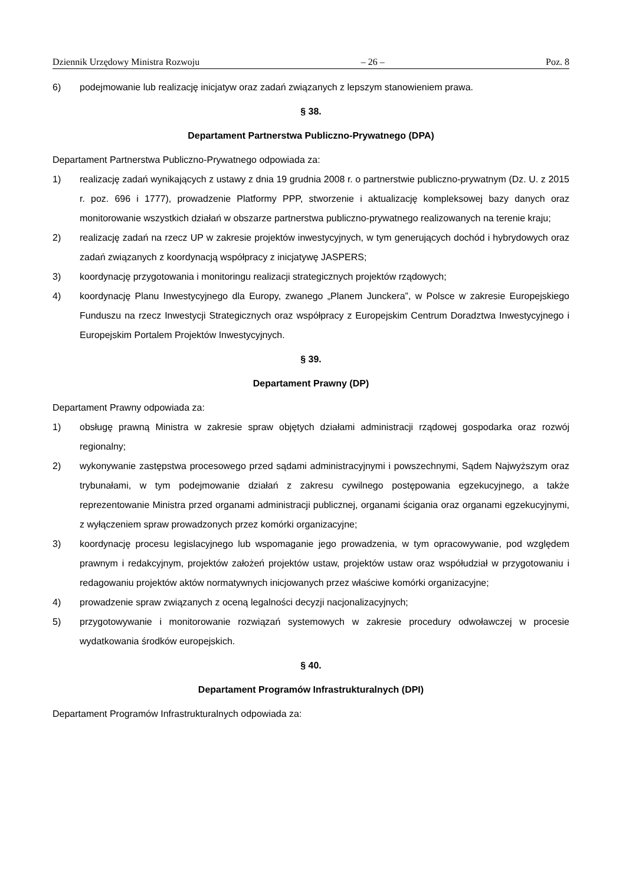Dziennik Urzędowy Ministra Rozwoju – 26 – Poz. 8
6) podejmowanie lub realizację inicjatyw oraz zadań związanych z lepszym stanowieniem prawa.
§ 38.
Departament Partnerstwa Publiczno-Prywatnego (DPA)
Departament Partnerstwa Publiczno-Prywatnego odpowiada za:
1) realizację zadań wynikających z ustawy z dnia 19 grudnia 2008 r. o partnerstwie publiczno-prywatnym (Dz. U. z 2015 r. poz. 696 i 1777), prowadzenie Platformy PPP, stworzenie i aktualizację kompleksowej bazy danych oraz monitorowanie wszystkich działań w obszarze partnerstwa publiczno-prywatnego realizowanych na terenie kraju;
2) realizację zadań na rzecz UP w zakresie projektów inwestycyjnych, w tym generujących dochód i hybrydowych oraz zadań związanych z koordynacją współpracy z inicjatywę JASPERS;
3) koordynację przygotowania i monitoringu realizacji strategicznych projektów rządowych;
4) koordynację Planu Inwestycyjnego dla Europy, zwanego „Planem Junckera”, w Polsce w zakresie Europejskiego Funduszu na rzecz Inwestycji Strategicznych oraz współpracy z Europejskim Centrum Doradztwa Inwestycyjnego i Europejskim Portalem Projektów Inwestycyjnych.
§ 39.
Departament Prawny (DP)
Departament Prawny odpowiada za:
1) obsługę prawną Ministra w zakresie spraw objętych działami administracji rządowej gospodarka oraz rozwój regionalny;
2) wykonywanie zastępstwa procesowego przed sądami administracyjnymi i powszechnymi, Sądem Najwyższym oraz trybunałami, w tym podejmowanie działań z zakresu cywilnego postępowania egzekucyjnego, a także reprezentowanie Ministra przed organami administracji publicznej, organami ścigania oraz organami egzekucyjnymi, z wyłączeniem spraw prowadzonych przez komórki organizacyjne;
3) koordynację procesu legislacyjnego lub wspomaganie jego prowadzenia, w tym opracowywanie, pod względem prawnym i redakcyjnym, projektów założeń projektów ustaw, projektów ustaw oraz współudział w przygotowaniu i redagowaniu projektów aktów normatywnych inicjowanych przez właściwe komórki organizacyjne;
4) prowadzenie spraw związanych z oceną legalności decyzji nacjonalizacyjnych;
5) przygotowywanie i monitorowanie rozwiązań systemowych w zakresie procedury odwoławczej w procesie wydatkowania środków europejskich.
§ 40.
Departament Programów Infrastrukturalnych (DPI)
Departament Programów Infrastrukturalnych odpowiada za: